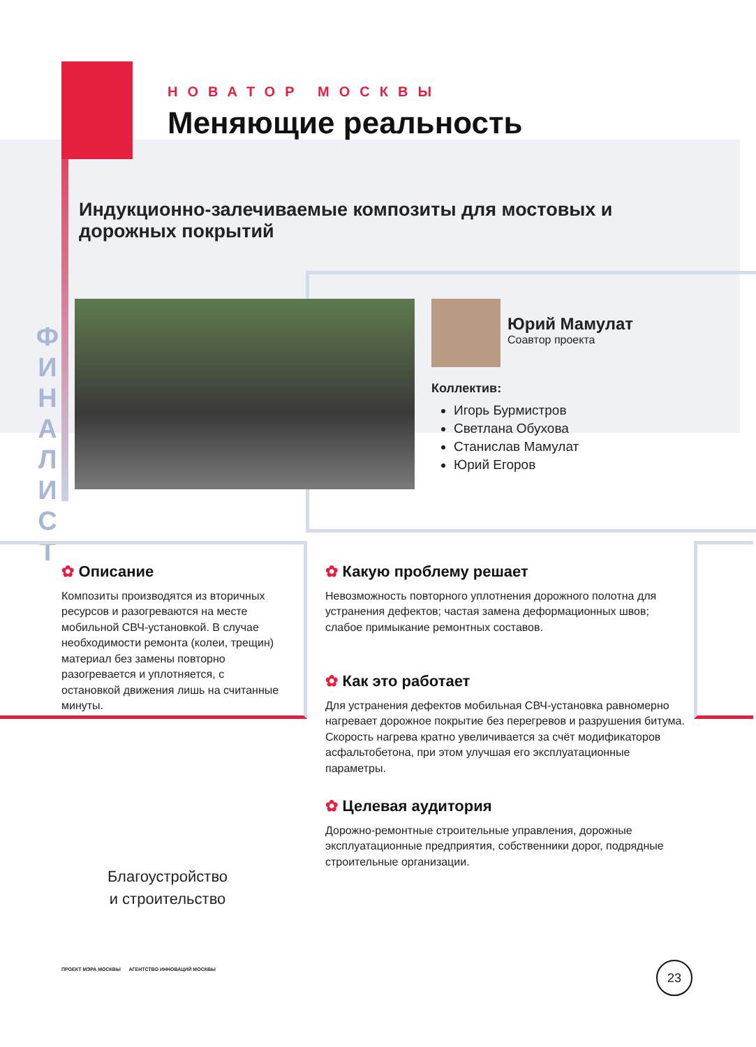НОВАТОР МОСКВЫ
Меняющие реальность
Индукционно-залечиваемые композиты для мостовых и дорожных покрытий
Ф
И
Н
А
Л
И
С
Т
Юрий Мамулат
Соавтор проекта
Коллектив:
Игорь Бурмистров
Светлана Обухова
Станислав Мамулат
Юрий Егоров
✿ Описание
Композиты производятся из вторичных ресурсов и разогреваются на месте мобильной СВЧ-установкой. В случае необходимости ремонта (колеи, трещин) материал без замены повторно разогревается и уплотняется, с остановкой движения лишь на считанные минуты.
✿ Какую проблему решает
Невозможность повторного уплотнения дорожного полотна для устранения дефектов; частая замена деформационных швов; слабое примыкание ремонтных составов.
✿ Как это работает
Для устранения дефектов мобильная СВЧ-установка равномерно нагревает дорожное покрытие без перегревов и разрушения битума. Скорость нагрева кратно увеличивается за счёт модификаторов асфальтобетона, при этом улучшая его эксплуатационные параметры.
✿ Целевая аудитория
Дорожно-ремонтные строительные управления, дорожные эксплуатационные предприятия, собственники дорог, подрядные строительные организации.
Благоустройство
и строительство
ПРОЕКТ МЭРА МОСКВЫ АГЕНТСТВО ИННОВАЦИЙ МОСКВЫ
23